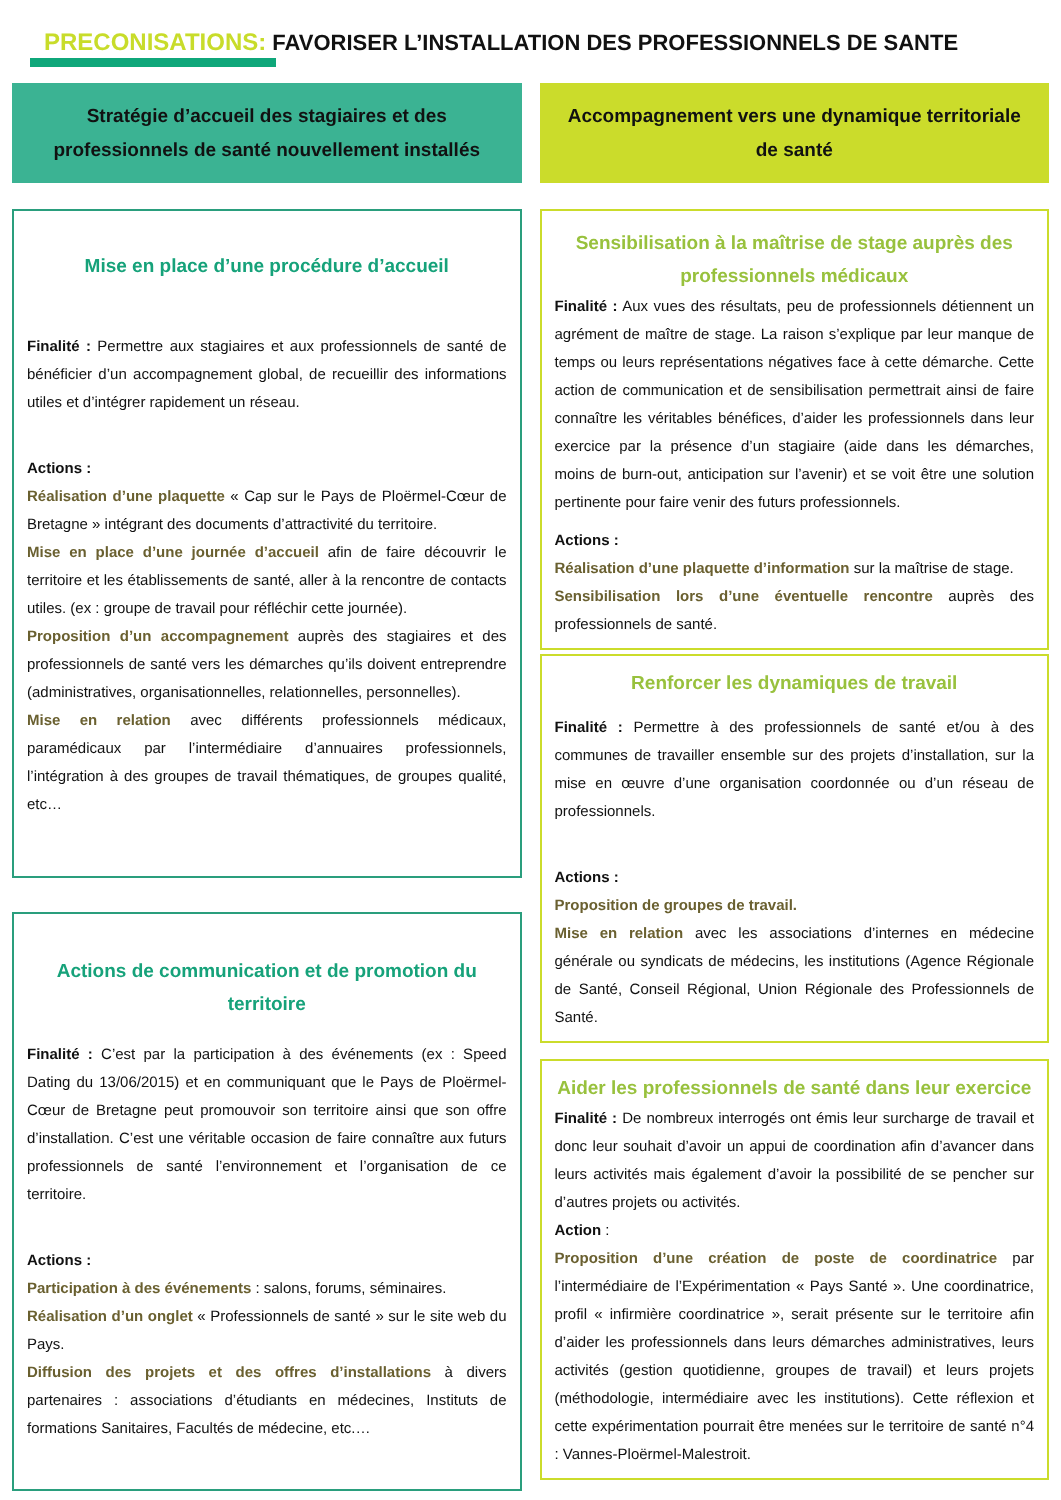PRECONISATIONS: FAVORISER L’INSTALLATION DES PROFESSIONNELS DE SANTE
Stratégie d’accueil des stagiaires et des
professionnels de santé nouvellement installés
Mise en place d’une procédure d’accueil
Finalité : Permettre aux stagiaires et aux professionnels de santé de bénéficier d’un accompagnement global, de recueillir des informations utiles et d’intégrer rapidement un réseau.
Actions :
Réalisation d’une plaquette « Cap sur le Pays de Ploërmel-Cœur de Bretagne » intégrant des documents d’attractivité du territoire.
Mise en place d’une journée d’accueil afin de faire découvrir le territoire et les établissements de santé, aller à la rencontre de contacts utiles. (ex : groupe de travail pour réfléchir cette journée).
Proposition d’un accompagnement auprès des stagiaires et des professionnels de santé vers les démarches qu’ils doivent entreprendre (administratives, organisationnelles, relationnelles, personnelles).
Mise en relation avec différents professionnels médicaux, paramédicaux par l’intermédiaire d’annuaires professionnels, l’intégration à des groupes de travail thématiques, de groupes qualité, etc…
Actions de communication et de promotion du territoire
Finalité : C’est par la participation à des événements (ex : Speed Dating du 13/06/2015) et en communiquant que le Pays de Ploërmel-Cœur de Bretagne peut promouvoir son territoire ainsi que son offre d’installation. C’est une véritable occasion de faire connaître aux futurs professionnels de santé l’environnement et l’organisation de ce territoire.
Actions :
Participation à des événements : salons, forums, séminaires.
Réalisation d’un onglet « Professionnels de santé » sur le site web du Pays.
Diffusion des projets et des offres d’installations à divers partenaires : associations d’étudiants en médecines, Instituts de formations Sanitaires, Facultés de médecine, etc.…
Accompagnement vers une dynamique territoriale
de santé
Sensibilisation à la maîtrise de stage auprès des professionnels médicaux
Finalité : Aux vues des résultats, peu de professionnels détiennent un agrément de maître de stage. La raison s’explique par leur manque de temps ou leurs représentations négatives face à cette démarche. Cette action de communication et de sensibilisation permettrait ainsi de faire connaître les véritables bénéfices, d’aider les professionnels dans leur exercice par la présence d’un stagiaire (aide dans les démarches, moins de burn-out, anticipation sur l’avenir) et se voit être une solution pertinente pour faire venir des futurs professionnels.
Actions :
Réalisation d’une plaquette d’information sur la maîtrise de stage.
Sensibilisation lors d’une éventuelle rencontre auprès des professionnels de santé.
Renforcer les dynamiques de travail
Finalité : Permettre à des professionnels de santé et/ou à des communes de travailler ensemble sur des projets d’installation, sur la mise en œuvre d’une organisation coordonnée ou d’un réseau de professionnels.
Actions :
Proposition de groupes de travail.
Mise en relation avec les associations d’internes en médecine générale ou syndicats de médecins, les institutions (Agence Régionale de Santé, Conseil Régional, Union Régionale des Professionnels de Santé.
Aider les professionnels de santé dans leur exercice
Finalité : De nombreux interrogés ont émis leur surcharge de travail et donc leur souhait d’avoir un appui de coordination afin d’avancer dans leurs activités mais également d’avoir la possibilité de se pencher sur d’autres projets ou activités.
Action :
Proposition d’une création de poste de coordinatrice par l’intermédiaire de l’Expérimentation « Pays Santé ». Une coordinatrice, profil « infirmière coordinatrice », serait présente sur le territoire afin d’aider les professionnels dans leurs démarches administratives, leurs activités (gestion quotidienne, groupes de travail) et leurs projets (méthodologie, intermédiaire avec les institutions). Cette réflexion et cette expérimentation pourrait être menées sur le territoire de santé n°4 : Vannes-Ploërmel-Malestroit.